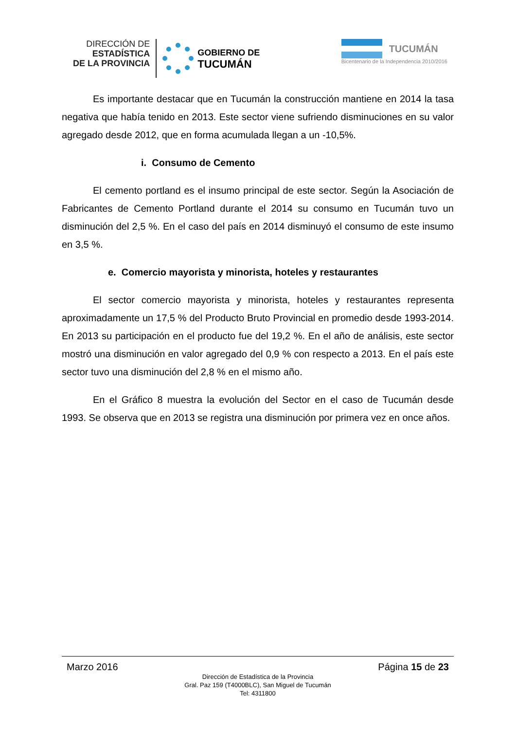DIRECCIÓN DE
ESTADÍSTICA
DE LA PROVINCIA
GOBIERNO DE
TUCUMÁN
TUCUMÁN
Bicentenario de la Independencia 2010/2016
Es importante destacar que en Tucumán la construcción mantiene en 2014 la tasa negativa que había tenido en 2013. Este sector viene sufriendo disminuciones en su valor agregado desde 2012, que en forma acumulada llegan a un -10,5%.
i. Consumo de Cemento
El cemento portland es el insumo principal de este sector. Según la Asociación de Fabricantes de Cemento Portland durante el 2014 su consumo en Tucumán tuvo un disminución del 2,5 %. En el caso del país en 2014 disminuyó el consumo de este insumo en 3,5 %.
e. Comercio mayorista y minorista, hoteles y restaurantes
El sector comercio mayorista y minorista, hoteles y restaurantes representa aproximadamente un 17,5 % del Producto Bruto Provincial en promedio desde 1993-2014. En 2013 su participación en el producto fue del 19,2 %. En el año de análisis, este sector mostró una disminución en valor agregado del 0,9 % con respecto a 2013. En el país este sector tuvo una disminución del 2,8 % en el mismo año.
En el Gráfico 8 muestra la evolución del Sector en el caso de Tucumán desde 1993. Se observa que en 2013 se registra una disminución por primera vez en once años.
Marzo 2016 Página 15 de 23
Dirección de Estadística de la Provincia
Gral. Paz 159 (T4000BLC), San Miguel de Tucumán
Tel: 4311800